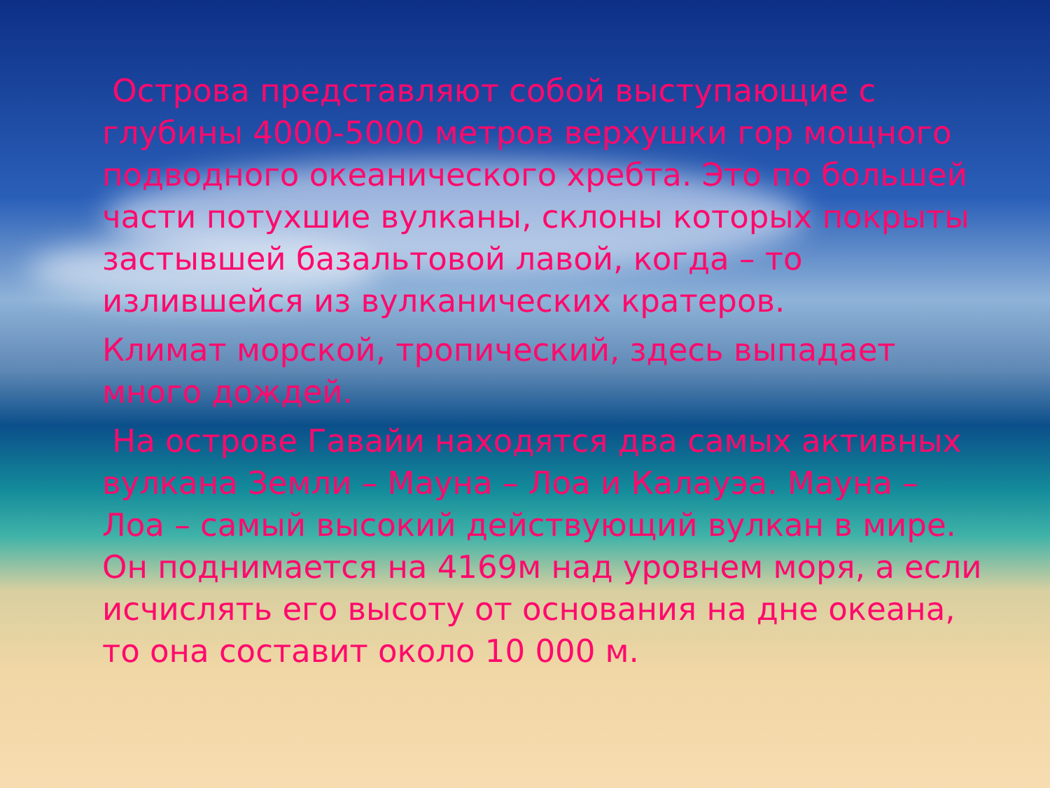Острова представляют собой выступающие с глубины 4000-5000 метров верхушки гор мощного подводного океанического хребта. Это по большей части потухшие вулканы, склоны которых покрыты застывшей базальтовой лавой, когда – то излившейся из вулканических кратеров.
Климат морской, тропический, здесь выпадает много дождей.
На острове Гавайи находятся два самых активных вулкана Земли – Мауна – Лоа и Калауэа. Мауна – Лоа – самый высокий действующий вулкан в мире. Он поднимается на 4169м над уровнем моря, а если исчислять его высоту от основания на дне океана, то она составит около 10 000 м.